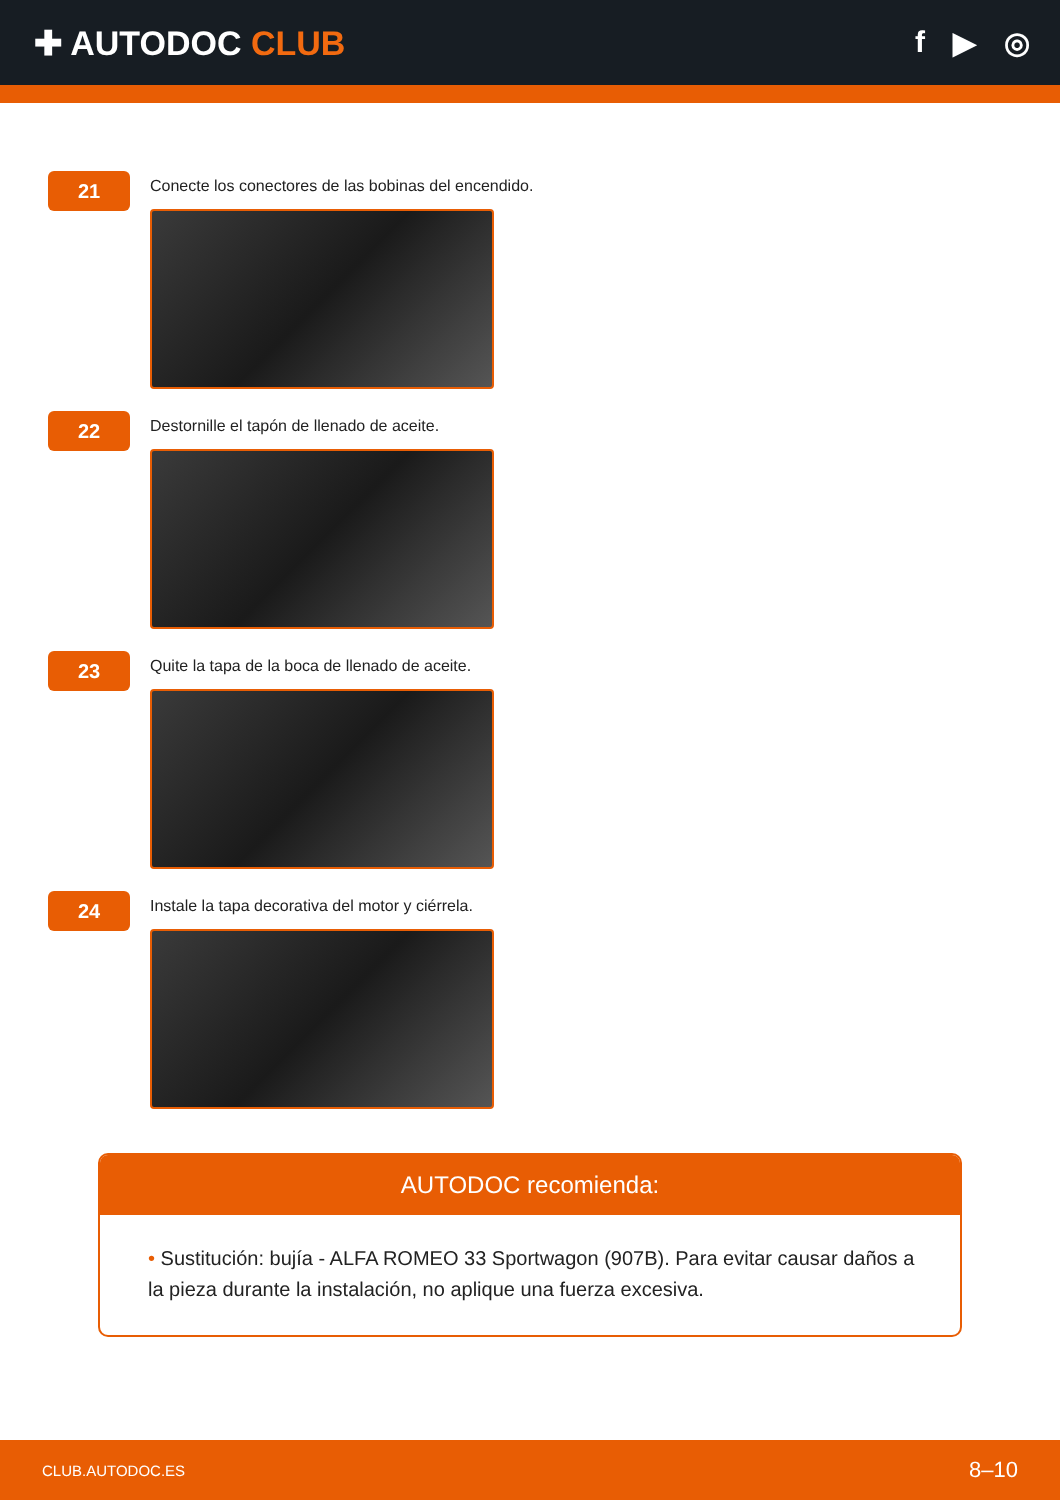✚ AUTODOC CLUB f ▶ ◎
21
Conecte los conectores de las bobinas del encendido.
22
Destornille el tapón de llenado de aceite.
23
Quite la tapa de la boca de llenado de aceite.
24
Instale la tapa decorativa del motor y ciérrela.
AUTODOC recomienda:
• Sustitución: bujía - ALFA ROMEO 33 Sportwagon (907B). Para evitar causar daños a la pieza durante la instalación, no aplique una fuerza excesiva.
CLUB.AUTODOC.ES 8–10